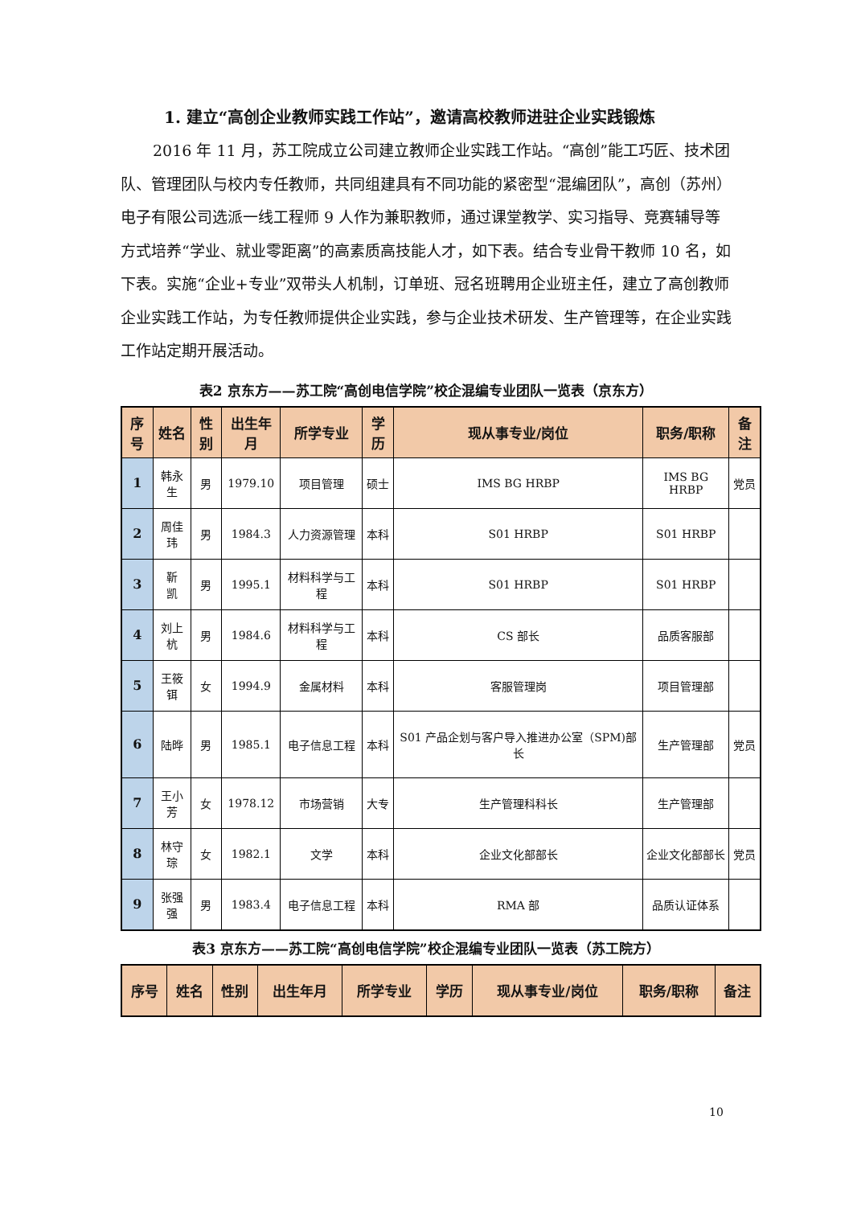1. 建立“高创企业教师实践工作站”，邀请高校教师进驻企业实践锻炼
2016 年 11 月，苏工院成立公司建立教师企业实践工作站。“高创”能工巧匠、技术团队、管理团队与校内专任教师，共同组建具有不同功能的紧密型“混编团队”，高创（苏州）电子有限公司选派一线工程师 9 人作为兼职教师，通过课堂教学、实习指导、竞赛辅导等方式培养“学业、就业零距离”的高素质高技能人才，如下表。结合专业骨干教师 10 名，如下表。实施“企业+专业”双带头人机制，订单班、冠名班聘用企业班主任，建立了高创教师企业实践工作站，为专任教师提供企业实践，参与企业技术研发、生产管理等，在企业实践工作站定期开展活动。
表2 京东方——苏工院“高创电信学院”校企混编专业团队一览表（京东方）
| 序号 | 姓名 | 性别 | 出生年月 | 所学专业 | 学历 | 现从事专业/岗位 | 职务/职称 | 备注 |
| --- | --- | --- | --- | --- | --- | --- | --- | --- |
| 1 | 韩永生 | 男 | 1979.10 | 项目管理 | 硕士 | IMS BG HRBP | IMS BG HRBP | 党员 |
| 2 | 周佳玮 | 男 | 1984.3 | 人力资源管理 | 本科 | S01 HRBP | S01 HRBP | |
| 3 | 靳 凯 | 男 | 1995.1 | 材料科学与工程 | 本科 | S01 HRBP | S01 HRBP | |
| 4 | 刘上杭 | 男 | 1984.6 | 材料科学与工程 | 本科 | CS 部长 | 品质客服部 | |
| 5 | 王筱铒 | 女 | 1994.9 | 金属材料 | 本科 | 客服管理岗 | 项目管理部 | |
| 6 | 陆晔 | 男 | 1985.1 | 电子信息工程 | 本科 | S01 产品企划与客户导入推进办公室（SPM)部长 | 生产管理部 | 党员 |
| 7 | 王小芳 | 女 | 1978.12 | 市场营销 | 大专 | 生产管理科科长 | 生产管理部 | |
| 8 | 林守琮 | 女 | 1982.1 | 文学 | 本科 | 企业文化部部长 | 企业文化部部长 | 党员 |
| 9 | 张强强 | 男 | 1983.4 | 电子信息工程 | 本科 | RMA 部 | 品质认证体系 | |
表3 京东方——苏工院“高创电信学院”校企混编专业团队一览表（苏工院方）
| 序号 | 姓名 | 性别 | 出生年月 | 所学专业 | 学历 | 现从事专业/岗位 | 职务/职称 | 备注 |
| --- | --- | --- | --- | --- | --- | --- | --- | --- |
10